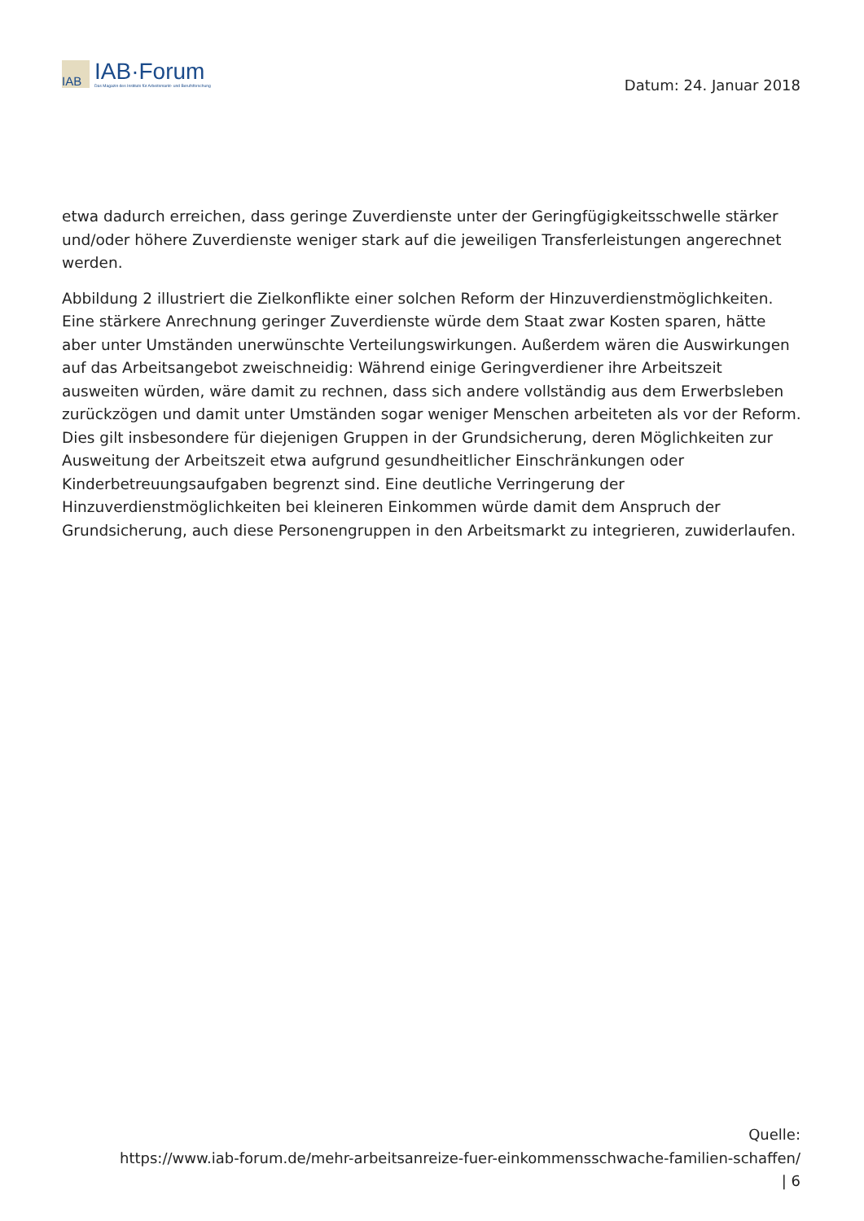IAB
IAB·Forum
Das Magazin des Instituts für Arbeitsmarkt- und Berufsforschung
Datum: 24. Januar 2018
etwa dadurch erreichen, dass geringe Zuverdienste unter der Geringfügigkeitsschwelle stärker und/oder höhere Zuverdienste weniger stark auf die jeweiligen Transferleistungen angerechnet werden.
Abbildung 2 illustriert die Zielkonflikte einer solchen Reform der Hinzuverdienstmöglichkeiten. Eine stärkere Anrechnung geringer Zuverdienste würde dem Staat zwar Kosten sparen, hätte aber unter Umständen unerwünschte Verteilungswirkungen. Außerdem wären die Auswirkungen auf das Arbeitsangebot zweischneidig: Während einige Geringverdiener ihre Arbeitszeit ausweiten würden, wäre damit zu rechnen, dass sich andere vollständig aus dem Erwerbsleben zurückzögen und damit unter Umständen sogar weniger Menschen arbeiteten als vor der Reform. Dies gilt insbesondere für diejenigen Gruppen in der Grundsicherung, deren Möglichkeiten zur Ausweitung der Arbeitszeit etwa aufgrund gesundheitlicher Einschränkungen oder Kinderbetreuungsaufgaben begrenzt sind. Eine deutliche Verringerung der Hinzuverdienstmöglichkeiten bei kleineren Einkommen würde damit dem Anspruch der Grundsicherung, auch diese Personengruppen in den Arbeitsmarkt zu integrieren, zuwiderlaufen.
Quelle:
https://www.iab-forum.de/mehr-arbeitsanreize-fuer-einkommensschwache-familien-schaffen/
| 6